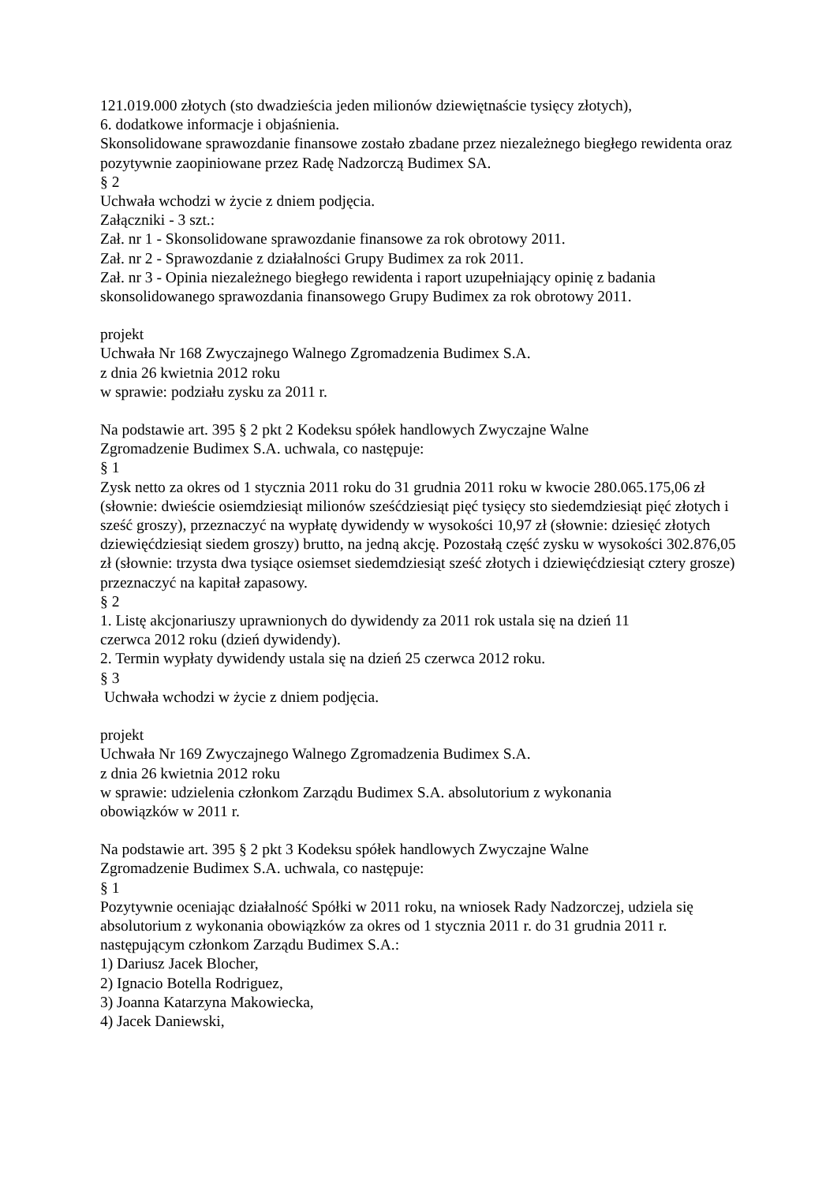121.019.000 złotych (sto dwadzieścia jeden milionów dziewiętnaście tysięcy złotych),
6. dodatkowe informacje i objaśnienia.
Skonsolidowane sprawozdanie finansowe zostało zbadane przez niezależnego biegłego rewidenta oraz pozytywnie zaopiniowane przez Radę Nadzorczą Budimex SA.
§ 2
Uchwała wchodzi w życie z dniem podjęcia.
Załączniki - 3 szt.:
Zał. nr 1 - Skonsolidowane sprawozdanie finansowe za rok obrotowy 2011.
Zał. nr 2 - Sprawozdanie z działalności Grupy Budimex za rok 2011.
Zał. nr 3 - Opinia niezależnego biegłego rewidenta i raport uzupełniający opinię z badania skonsolidowanego sprawozdania finansowego Grupy Budimex za rok obrotowy 2011.
projekt
Uchwała Nr 168 Zwyczajnego Walnego Zgromadzenia Budimex S.A.
z dnia 26 kwietnia 2012 roku
w sprawie: podziału zysku za 2011 r.
Na podstawie art. 395 § 2 pkt 2 Kodeksu spółek handlowych Zwyczajne Walne
Zgromadzenie Budimex S.A. uchwala, co następuje:
§ 1
Zysk netto za okres od 1 stycznia 2011 roku do 31 grudnia 2011 roku w kwocie 280.065.175,06 zł (słownie: dwieście osiemdziesiąt milionów sześćdziesiąt pięć tysięcy sto siedemdziesiąt pięć złotych i sześć groszy), przeznaczyć na wypłatę dywidendy w wysokości 10,97 zł (słownie: dziesięć złotych dziewięćdziesiąt siedem groszy) brutto, na jedną akcję. Pozostałą część zysku w wysokości 302.876,05 zł (słownie: trzysta dwa tysiące osiemset siedemdziesiąt sześć złotych i dziewięćdziesiąt cztery grosze) przeznaczyć na kapitał zapasowy.
§ 2
1. Listę akcjonariuszy uprawnionych do dywidendy za 2011 rok ustala się na dzień 11
czerwca 2012 roku (dzień dywidendy).
2. Termin wypłaty dywidendy ustala się na dzień 25 czerwca 2012 roku.
§ 3
Uchwała wchodzi w życie z dniem podjęcia.
projekt
Uchwała Nr 169 Zwyczajnego Walnego Zgromadzenia Budimex S.A.
z dnia 26 kwietnia 2012 roku
w sprawie: udzielenia członkom Zarządu Budimex S.A. absolutorium z wykonania
obowiązków w 2011 r.
Na podstawie art. 395 § 2 pkt 3 Kodeksu spółek handlowych Zwyczajne Walne
Zgromadzenie Budimex S.A. uchwala, co następuje:
§ 1
Pozytywnie oceniając działalność Spółki w 2011 roku, na wniosek Rady Nadzorczej, udziela się absolutorium z wykonania obowiązków za okres od 1 stycznia 2011 r. do 31 grudnia 2011 r. następującym członkom Zarządu Budimex S.A.:
1) Dariusz Jacek Blocher,
2) Ignacio Botella Rodriguez,
3) Joanna Katarzyna Makowiecka,
4) Jacek Daniewski,